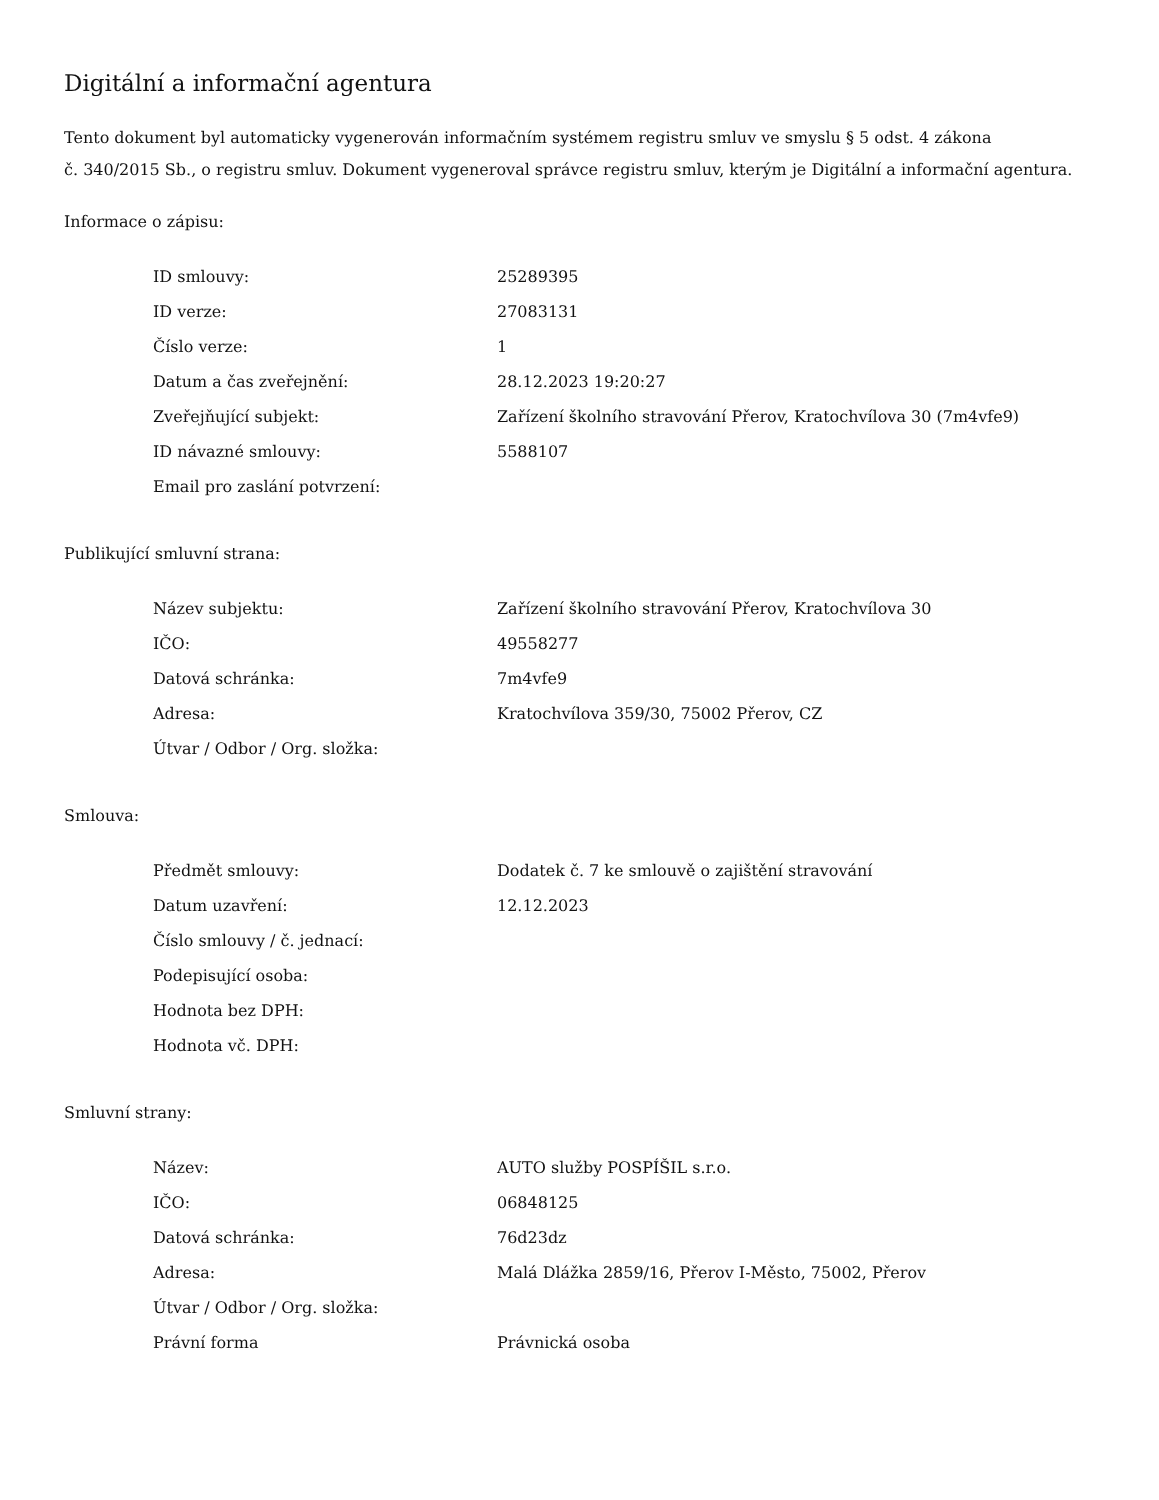Digitální a informační agentura
Tento dokument byl automaticky vygenerován informačním systémem registru smluv ve smyslu § 5 odst. 4 zákona
č. 340/2015 Sb., o registru smluv. Dokument vygeneroval správce registru smluv, kterým je Digitální a informační agentura.
Informace o zápisu:
| ID smlouvy: | 25289395 |
| ID verze: | 27083131 |
| Číslo verze: | 1 |
| Datum a čas zveřejnění: | 28.12.2023 19:20:27 |
| Zveřejňující subjekt: | Zařízení školního stravování Přerov, Kratochvílova 30 (7m4vfe9) |
| ID návazné smlouvy: | 5588107 |
| Email pro zaslání potvrzení: | |
Publikující smluvní strana:
| Název subjektu: | Zařízení školního stravování Přerov, Kratochvílova 30 |
| IČO: | 49558277 |
| Datová schránka: | 7m4vfe9 |
| Adresa: | Kratochvílova 359/30, 75002 Přerov, CZ |
| Útvar / Odbor / Org. složka: | |
Smlouva:
| Předmět smlouvy: | Dodatek č. 7 ke smlouvě o zajištění stravování |
| Datum uzavření: | 12.12.2023 |
| Číslo smlouvy / č. jednací: | |
| Podepisující osoba: | |
| Hodnota bez DPH: | |
| Hodnota vč. DPH: | |
Smluvní strany:
| Název: | AUTO služby POSPÍŠIL s.r.o. |
| IČO: | 06848125 |
| Datová schránka: | 76d23dz |
| Adresa: | Malá Dlážka 2859/16, Přerov I-Město, 75002, Přerov |
| Útvar / Odbor / Org. složka: | |
| Právní forma | Právnická osoba |